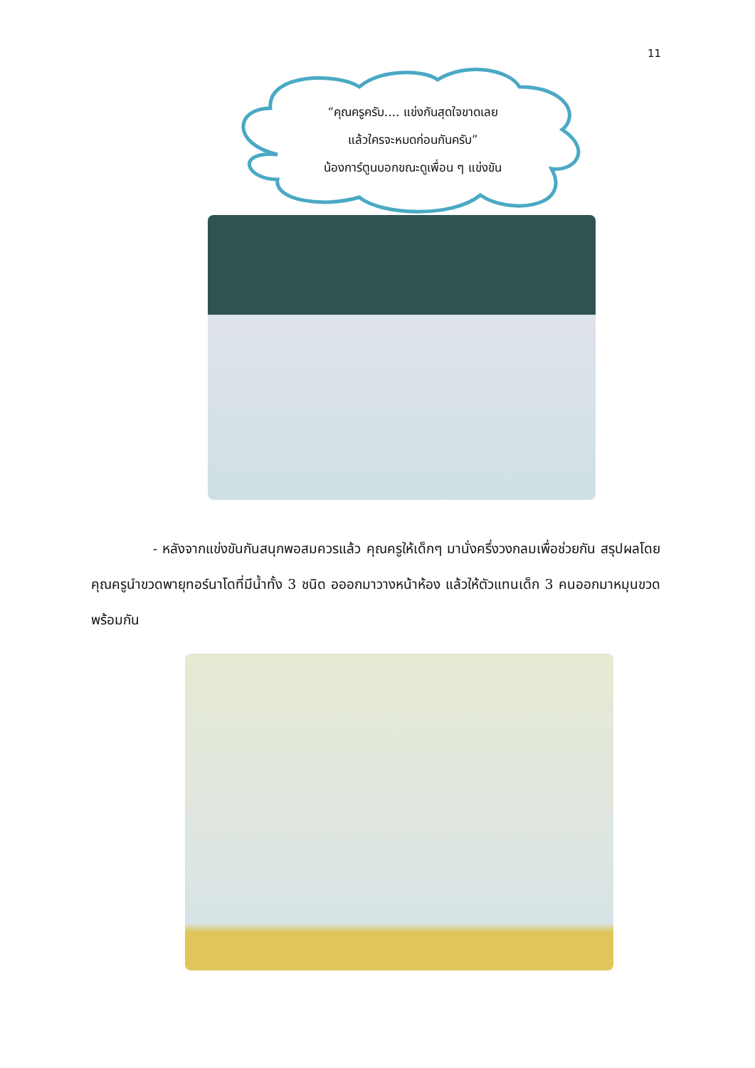11
“คุณครูครับ.... แข่งกันสุดใจขาดเลย
แล้วใครจะหมดก่อนกันครับ”
น้องการ์ตูนบอกขณะดูเพื่อน ๆ แข่งขัน
- หลังจากแข่งขันกันสนุกพอสมควรแล้ว คุณครูให้เด็กๆ มานั่งครึ่งวงกลมเพื่อช่วยกัน สรุปผลโดยคุณครูนำขวดพายุทอร์นาโดที่มีน้ำทั้ง 3 ชนิด อออกมาวางหน้าห้อง แล้วให้ตัวแทนเด็ก 3 คนออกมาหมุนขวดพร้อมกัน